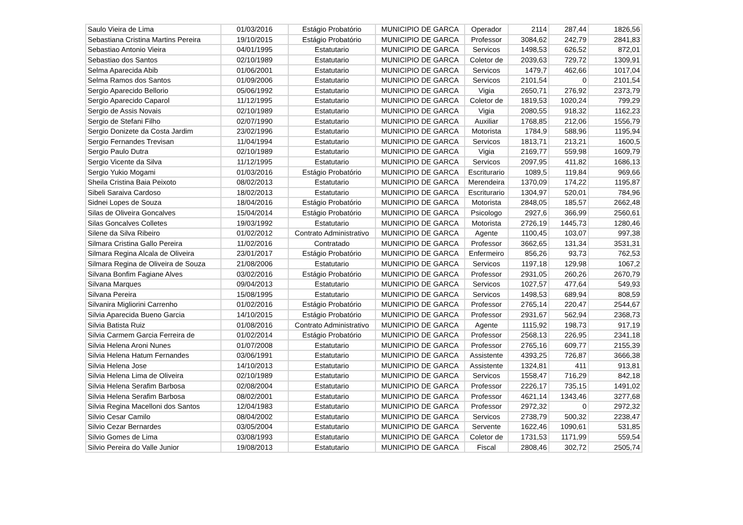| Saulo Vieira de Lima | 01/03/2016 | Estágio Probatório | MUNICIPIO DE GARCA | Operador | 2114 | 287,44 | 1826,56 |
| Sebastiana Cristina Martins Pereira | 19/10/2015 | Estágio Probatório | MUNICIPIO DE GARCA | Professor | 3084,62 | 242,79 | 2841,83 |
| Sebastiao Antonio Vieira | 04/01/1995 | Estatutario | MUNICIPIO DE GARCA | Servicos | 1498,53 | 626,52 | 872,01 |
| Sebastiao dos Santos | 02/10/1989 | Estatutario | MUNICIPIO DE GARCA | Coletor de | 2039,63 | 729,72 | 1309,91 |
| Selma Aparecida Abib | 01/06/2001 | Estatutario | MUNICIPIO DE GARCA | Servicos | 1479,7 | 462,66 | 1017,04 |
| Selma Ramos dos Santos | 01/09/2006 | Estatutario | MUNICIPIO DE GARCA | Servicos | 2101,54 | 0 | 2101,54 |
| Sergio Aparecido Bellorio | 05/06/1992 | Estatutario | MUNICIPIO DE GARCA | Vigia | 2650,71 | 276,92 | 2373,79 |
| Sergio Aparecido Caparol | 11/12/1995 | Estatutario | MUNICIPIO DE GARCA | Coletor de | 1819,53 | 1020,24 | 799,29 |
| Sergio de Assis Novais | 02/10/1989 | Estatutario | MUNICIPIO DE GARCA | Vigia | 2080,55 | 918,32 | 1162,23 |
| Sergio de Stefani Filho | 02/07/1990 | Estatutario | MUNICIPIO DE GARCA | Auxiliar | 1768,85 | 212,06 | 1556,79 |
| Sergio Donizete da Costa Jardim | 23/02/1996 | Estatutario | MUNICIPIO DE GARCA | Motorista | 1784,9 | 588,96 | 1195,94 |
| Sergio Fernandes Trevisan | 11/04/1994 | Estatutario | MUNICIPIO DE GARCA | Servicos | 1813,71 | 213,21 | 1600,5 |
| Sergio Paulo Dutra | 02/10/1989 | Estatutario | MUNICIPIO DE GARCA | Vigia | 2169,77 | 559,98 | 1609,79 |
| Sergio Vicente da Silva | 11/12/1995 | Estatutario | MUNICIPIO DE GARCA | Servicos | 2097,95 | 411,82 | 1686,13 |
| Sergio Yukio Mogami | 01/03/2016 | Estágio Probatório | MUNICIPIO DE GARCA | Escriturario | 1089,5 | 119,84 | 969,66 |
| Sheila Cristina Baia Peixoto | 08/02/2013 | Estatutario | MUNICIPIO DE GARCA | Merendeira | 1370,09 | 174,22 | 1195,87 |
| Sibeli Saraiva Cardoso | 18/02/2013 | Estatutario | MUNICIPIO DE GARCA | Escriturario | 1304,97 | 520,01 | 784,96 |
| Sidnei Lopes de Souza | 18/04/2016 | Estágio Probatório | MUNICIPIO DE GARCA | Motorista | 2848,05 | 185,57 | 2662,48 |
| Silas de Oliveira Goncalves | 15/04/2014 | Estágio Probatório | MUNICIPIO DE GARCA | Psicologo | 2927,6 | 366,99 | 2560,61 |
| Silas Goncalves Colletes | 19/03/1992 | Estatutario | MUNICIPIO DE GARCA | Motorista | 2726,19 | 1445,73 | 1280,46 |
| Silene da Silva Ribeiro | 01/02/2012 | Contrato Administrativo | MUNICIPIO DE GARCA | Agente | 1100,45 | 103,07 | 997,38 |
| Silmara Cristina Gallo Pereira | 11/02/2016 | Contratado | MUNICIPIO DE GARCA | Professor | 3662,65 | 131,34 | 3531,31 |
| Silmara Regina Alcala de Oliveira | 23/01/2017 | Estágio Probatório | MUNICIPIO DE GARCA | Enfermeiro | 856,26 | 93,73 | 762,53 |
| Silmara Regina de Oliveira de Souza | 21/08/2006 | Estatutario | MUNICIPIO DE GARCA | Servicos | 1197,18 | 129,98 | 1067,2 |
| Silvana Bonfim Fagiane Alves | 03/02/2016 | Estágio Probatório | MUNICIPIO DE GARCA | Professor | 2931,05 | 260,26 | 2670,79 |
| Silvana Marques | 09/04/2013 | Estatutario | MUNICIPIO DE GARCA | Servicos | 1027,57 | 477,64 | 549,93 |
| Silvana Pereira | 15/08/1995 | Estatutario | MUNICIPIO DE GARCA | Servicos | 1498,53 | 689,94 | 808,59 |
| Silvanira Migliorini Carrenho | 01/02/2016 | Estágio Probatório | MUNICIPIO DE GARCA | Professor | 2765,14 | 220,47 | 2544,67 |
| Silvia Aparecida Bueno Garcia | 14/10/2015 | Estágio Probatório | MUNICIPIO DE GARCA | Professor | 2931,67 | 562,94 | 2368,73 |
| Silvia Batista Ruiz | 01/08/2016 | Contrato Administrativo | MUNICIPIO DE GARCA | Agente | 1115,92 | 198,73 | 917,19 |
| Silvia Carmem Garcia Ferreira de | 01/02/2014 | Estágio Probatório | MUNICIPIO DE GARCA | Professor | 2568,13 | 226,95 | 2341,18 |
| Silvia Helena Aroni Nunes | 01/07/2008 | Estatutario | MUNICIPIO DE GARCA | Professor | 2765,16 | 609,77 | 2155,39 |
| Silvia Helena Hatum Fernandes | 03/06/1991 | Estatutario | MUNICIPIO DE GARCA | Assistente | 4393,25 | 726,87 | 3666,38 |
| Silvia Helena Jose | 14/10/2013 | Estatutario | MUNICIPIO DE GARCA | Assistente | 1324,81 | 411 | 913,81 |
| Silvia Helena Lima de Oliveira | 02/10/1989 | Estatutario | MUNICIPIO DE GARCA | Servicos | 1558,47 | 716,29 | 842,18 |
| Silvia Helena Serafim Barbosa | 02/08/2004 | Estatutario | MUNICIPIO DE GARCA | Professor | 2226,17 | 735,15 | 1491,02 |
| Silvia Helena Serafim Barbosa | 08/02/2001 | Estatutario | MUNICIPIO DE GARCA | Professor | 4621,14 | 1343,46 | 3277,68 |
| Silvia Regina Macelloni dos Santos | 12/04/1983 | Estatutario | MUNICIPIO DE GARCA | Professor | 2972,32 | 0 | 2972,32 |
| Silvio Cesar Camilo | 08/04/2002 | Estatutario | MUNICIPIO DE GARCA | Servicos | 2738,79 | 500,32 | 2238,47 |
| Silvio Cezar Bernardes | 03/05/2004 | Estatutario | MUNICIPIO DE GARCA | Servente | 1622,46 | 1090,61 | 531,85 |
| Silvio Gomes de Lima | 03/08/1993 | Estatutario | MUNICIPIO DE GARCA | Coletor de | 1731,53 | 1171,99 | 559,54 |
| Silvio Pereira do Valle Junior | 19/08/2013 | Estatutario | MUNICIPIO DE GARCA | Fiscal | 2808,46 | 302,72 | 2505,74 |